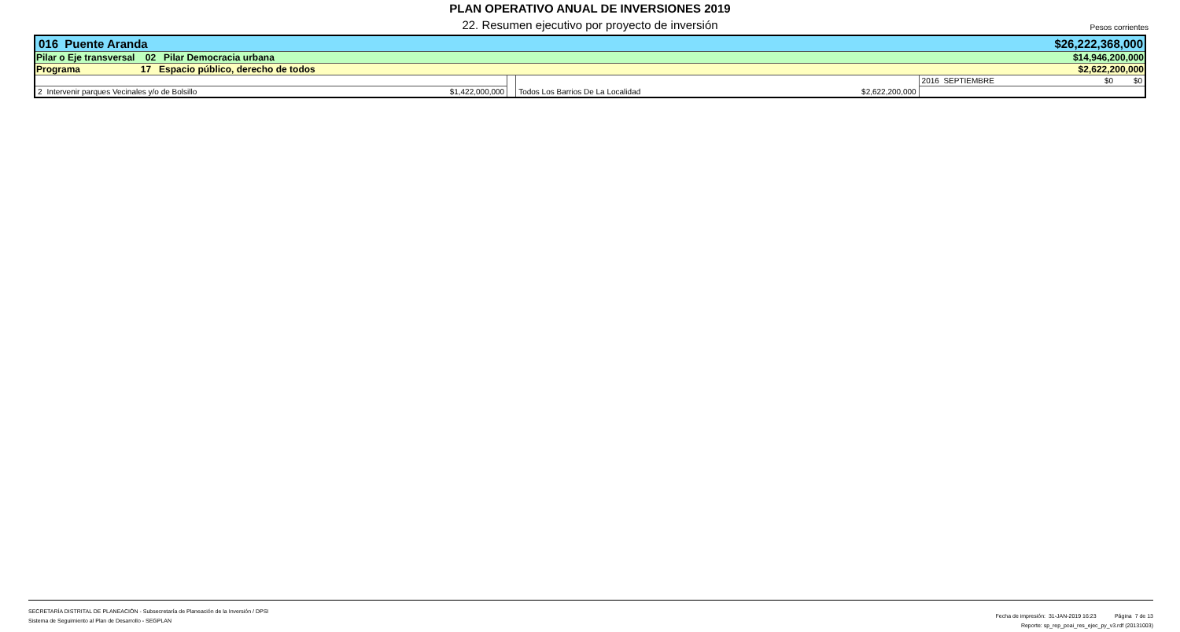PLAN OPERATIVO ANUAL DE INVERSIONES 2019
22. Resumen ejecutivo por proyecto de inversión Pesos corrientes
016 Puente Aranda $26,222,368,000
Pilar o Eje transversal 02 Pilar Democracia urbana $14,946,200,000
Programa 17 Espacio público, derecho de todos $2,622,200,000
| | | | | | | 2016 SEPTIEMBRE | $0 | $0 |
| 2 | Intervenir parques Vecinales y/o de Bolsillo | $1,422,000,000 | | Todos Los Barrios De La Localidad | $2,622,200,000 | | | |
SECRETARÍA DISTRITAL DE PLANEACIÓN - Subsecretaría de Planeación de la Inversión / DPSI
Sistema de Seguimiento al Plan de Desarrollo - SEGPLAN
Fecha de impresión: 31-JAN-2019 16:23 Página 7 de 13
Reporte: sp_rep_poai_res_ejec_py_v3.rdf (20131003)